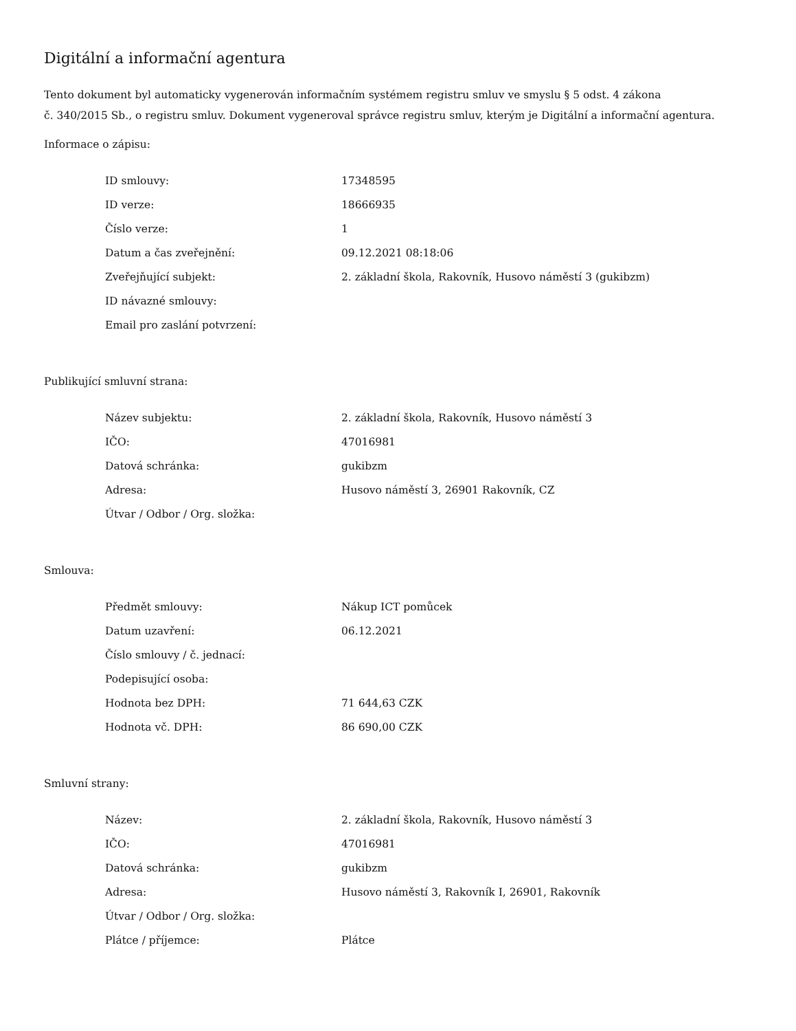Digitální a informační agentura
Tento dokument byl automaticky vygenerován informačním systémem registru smluv ve smyslu § 5 odst. 4 zákona
č. 340/2015 Sb., o registru smluv. Dokument vygeneroval správce registru smluv, kterým je Digitální a informační agentura.
Informace o zápisu:
| ID smlouvy: | 17348595 |
| ID verze: | 18666935 |
| Číslo verze: | 1 |
| Datum a čas zveřejnění: | 09.12.2021 08:18:06 |
| Zveřejňující subjekt: | 2. základní škola, Rakovník, Husovo náměstí 3 (gukibzm) |
| ID návazné smlouvy: | |
| Email pro zaslání potvrzení: | |
Publikující smluvní strana:
| Název subjektu: | 2. základní škola, Rakovník, Husovo náměstí 3 |
| IČO: | 47016981 |
| Datová schránka: | gukibzm |
| Adresa: | Husovo náměstí 3, 26901 Rakovník, CZ |
| Útvar / Odbor / Org. složka: | |
Smlouva:
| Předmět smlouvy: | Nákup ICT pomůcek |
| Datum uzavření: | 06.12.2021 |
| Číslo smlouvy / č. jednací: | |
| Podepisující osoba: | |
| Hodnota bez DPH: | 71 644,63 CZK |
| Hodnota vč. DPH: | 86 690,00 CZK |
Smluvní strany:
| Název: | 2. základní škola, Rakovník, Husovo náměstí 3 |
| IČO: | 47016981 |
| Datová schránka: | gukibzm |
| Adresa: | Husovo náměstí 3, Rakovník I, 26901, Rakovník |
| Útvar / Odbor / Org. složka: | |
| Plátce / příjemce: | Plátce |